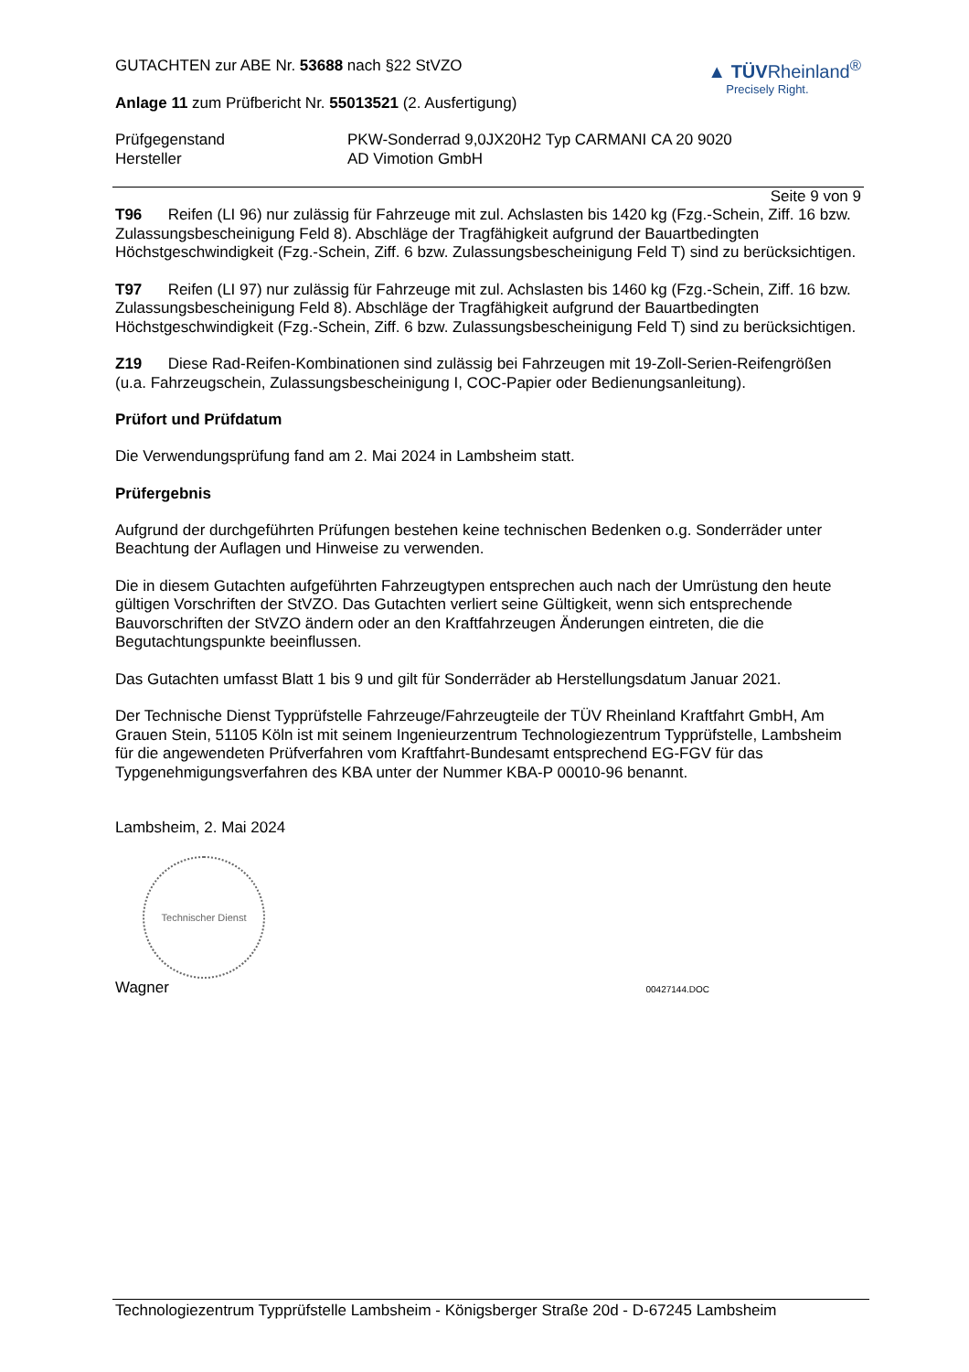GUTACHTEN zur ABE Nr. 53688 nach §22 StVZO
Anlage 11 zum Prüfbericht Nr. 55013521 (2. Ausfertigung)
▲ TÜVRheinland<sup>®</sup>
Precisely Right.
Prüfgegenstand PKW-Sonderrad 9,0JX20H2 Typ CARMANI CA 20 9020
Hersteller AD Vimotion GmbH
Seite 9 von 9
T96 Reifen (LI 96) nur zulässig für Fahrzeuge mit zul. Achslasten bis 1420 kg (Fzg.-Schein, Ziff. 16 bzw. Zulassungsbescheinigung Feld 8). Abschläge der Tragfähigkeit aufgrund der Bauartbedingten Höchstgeschwindigkeit (Fzg.-Schein, Ziff. 6 bzw. Zulassungsbescheinigung Feld T) sind zu berücksichtigen.
T97 Reifen (LI 97) nur zulässig für Fahrzeuge mit zul. Achslasten bis 1460 kg (Fzg.-Schein, Ziff. 16 bzw. Zulassungsbescheinigung Feld 8). Abschläge der Tragfähigkeit aufgrund der Bauartbedingten Höchstgeschwindigkeit (Fzg.-Schein, Ziff. 6 bzw. Zulassungsbescheinigung Feld T) sind zu berücksichtigen.
Z19 Diese Rad-Reifen-Kombinationen sind zulässig bei Fahrzeugen mit 19-Zoll-Serien-Reifengrößen (u.a. Fahrzeugschein, Zulassungsbescheinigung I, COC-Papier oder Bedienungsanleitung).
Prüfort und Prüfdatum
Die Verwendungsprüfung fand am 2. Mai 2024 in Lambsheim statt.
Prüfergebnis
Aufgrund der durchgeführten Prüfungen bestehen keine technischen Bedenken o.g. Sonderräder unter Beachtung der Auflagen und Hinweise zu verwenden.
Die in diesem Gutachten aufgeführten Fahrzeugtypen entsprechen auch nach der Umrüstung den heute gültigen Vorschriften der StVZO. Das Gutachten verliert seine Gültigkeit, wenn sich entsprechende Bauvorschriften der StVZO ändern oder an den Kraftfahrzeugen Änderungen eintreten, die die Begutachtungspunkte beeinflussen.
Das Gutachten umfasst Blatt 1 bis 9 und gilt für Sonderräder ab Herstellungsdatum Januar 2021.
Der Technische Dienst Typprüfstelle Fahrzeuge/Fahrzeugteile der TÜV Rheinland Kraftfahrt GmbH, Am Grauen Stein, 51105 Köln ist mit seinem Ingenieurzentrum Technologiezentrum Typprüfstelle, Lambsheim für die angewendeten Prüfverfahren vom Kraftfahrt-Bundesamt entsprechend EG-FGV für das Typgenehmigungsverfahren des KBA unter der Nummer KBA-P 00010-96 benannt.
Lambsheim, 2. Mai 2024
Technischer Dienst
Wagner 00427144.DOC
Technologiezentrum Typprüfstelle Lambsheim - Königsberger Straße 20d - D-67245 Lambsheim